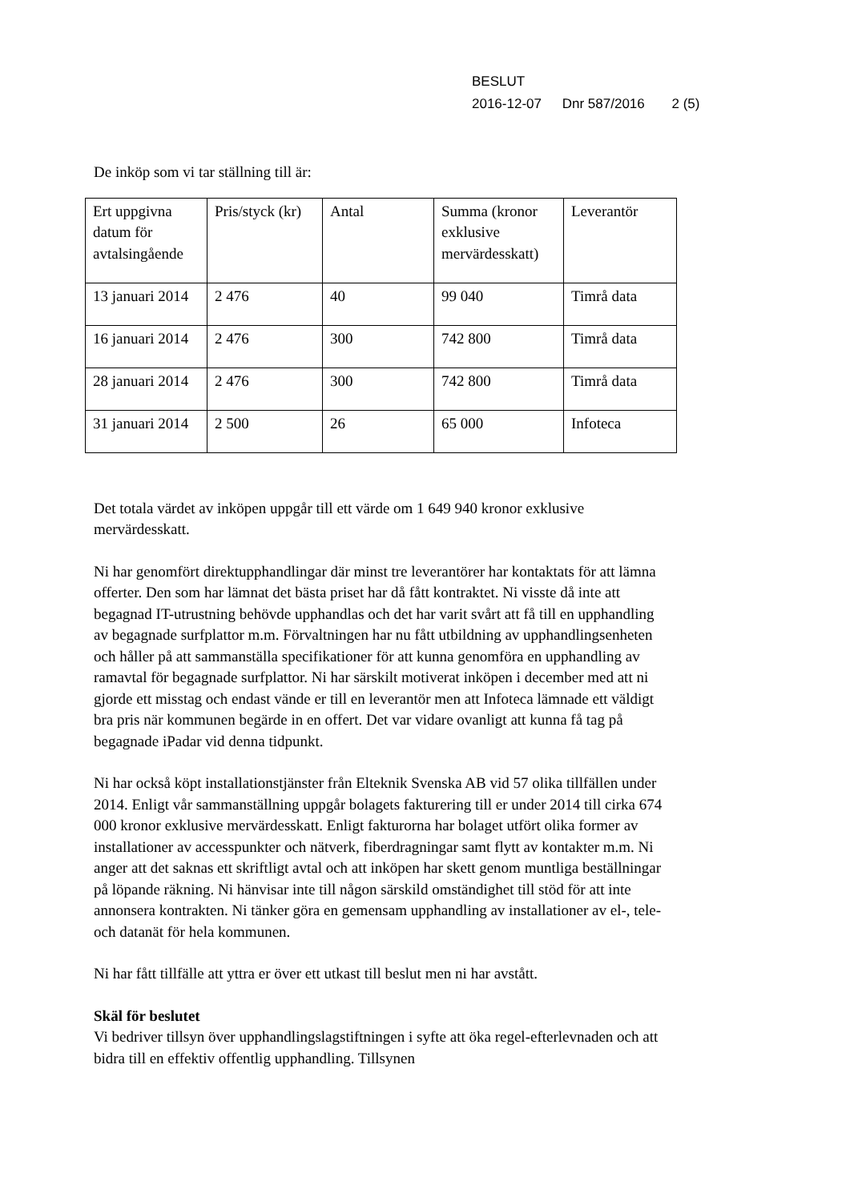BESLUT
2016-12-07 Dnr 587/2016 2 (5)
De inköp som vi tar ställning till är:
| Ert uppgivna datum för avtalsingående | Pris/styck (kr) | Antal | Summa (kronor exklusive mervärdesskatt) | Leverantör |
| 13 januari 2014 | 2 476 | 40 | 99 040 | Timrå data |
| 16 januari 2014 | 2 476 | 300 | 742 800 | Timrå data |
| 28 januari 2014 | 2 476 | 300 | 742 800 | Timrå data |
| 31 januari 2014 | 2 500 | 26 | 65 000 | Infoteca |
Det totala värdet av inköpen uppgår till ett värde om 1 649 940 kronor exklusive mervärdesskatt.
Ni har genomfört direktupphandlingar där minst tre leverantörer har kontaktats för att lämna offerter. Den som har lämnat det bästa priset har då fått kontraktet. Ni visste då inte att begagnad IT-utrustning behövde upphandlas och det har varit svårt att få till en upphandling av begagnade surfplattor m.m. Förvaltningen har nu fått utbildning av upphandlingsenheten och håller på att sammanställa specifikationer för att kunna genomföra en upphandling av ramavtal för begagnade surfplattor. Ni har särskilt motiverat inköpen i december med att ni gjorde ett misstag och endast vände er till en leverantör men att Infoteca lämnade ett väldigt bra pris när kommunen begärde in en offert. Det var vidare ovanligt att kunna få tag på begagnade iPadar vid denna tidpunkt.
Ni har också köpt installationstjänster från Elteknik Svenska AB vid 57 olika tillfällen under 2014. Enligt vår sammanställning uppgår bolagets fakturering till er under 2014 till cirka 674 000 kronor exklusive mervärdesskatt. Enligt fakturorna har bolaget utfört olika former av installationer av accesspunkter och nätverk, fiberdragningar samt flytt av kontakter m.m. Ni anger att det saknas ett skriftligt avtal och att inköpen har skett genom muntliga beställningar på löpande räkning. Ni hänvisar inte till någon särskild omständighet till stöd för att inte annonsera kontrakten. Ni tänker göra en gemensam upphandling av installationer av el-, tele- och datanät för hela kommunen.
Ni har fått tillfälle att yttra er över ett utkast till beslut men ni har avstått.
Skäl för beslutet
Vi bedriver tillsyn över upphandlingslagstiftningen i syfte att öka regel-efterlevnaden och att bidra till en effektiv offentlig upphandling. Tillsynen